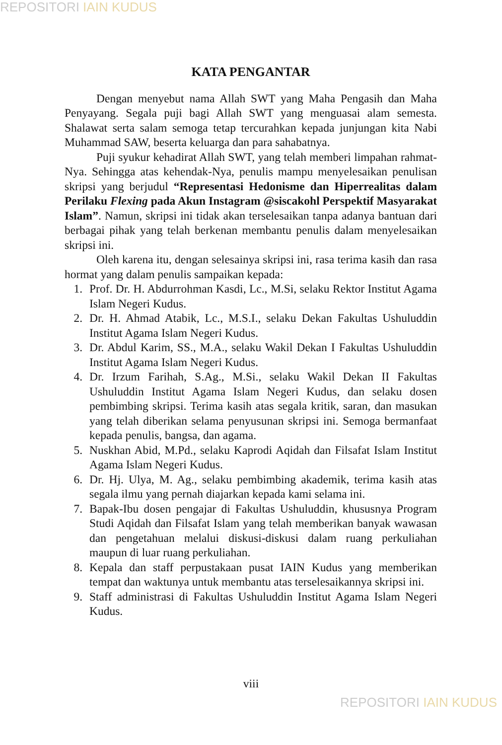REPOSITORI IAIN KUDUS
KATA PENGANTAR
Dengan menyebut nama Allah SWT yang Maha Pengasih dan Maha Penyayang. Segala puji bagi Allah SWT yang menguasai alam semesta. Shalawat serta salam semoga tetap tercurahkan kepada junjungan kita Nabi Muhammad SAW, beserta keluarga dan para sahabatnya.
Puji syukur kehadirat Allah SWT, yang telah memberi limpahan rahmat-Nya. Sehingga atas kehendak-Nya, penulis mampu menyelesaikan penulisan skripsi yang berjudul “Representasi Hedonisme dan Hiperrealitas dalam Perilaku Flexing pada Akun Instagram @siscakohl Perspektif Masyarakat Islam”. Namun, skripsi ini tidak akan terselesaikan tanpa adanya bantuan dari berbagai pihak yang telah berkenan membantu penulis dalam menyelesaikan skripsi ini.
Oleh karena itu, dengan selesainya skripsi ini, rasa terima kasih dan rasa hormat yang dalam penulis sampaikan kepada:
1. Prof. Dr. H. Abdurrohman Kasdi, Lc., M.Si, selaku Rektor Institut Agama Islam Negeri Kudus.
2. Dr. H. Ahmad Atabik, Lc., M.S.I., selaku Dekan Fakultas Ushuluddin Institut Agama Islam Negeri Kudus.
3. Dr. Abdul Karim, SS., M.A., selaku Wakil Dekan I Fakultas Ushuluddin Institut Agama Islam Negeri Kudus.
4. Dr. Irzum Farihah, S.Ag., M.Si., selaku Wakil Dekan II Fakultas Ushuluddin Institut Agama Islam Negeri Kudus, dan selaku dosen pembimbing skripsi. Terima kasih atas segala kritik, saran, dan masukan yang telah diberikan selama penyusunan skripsi ini. Semoga bermanfaat kepada penulis, bangsa, dan agama.
5. Nuskhan Abid, M.Pd., selaku Kaprodi Aqidah dan Filsafat Islam Institut Agama Islam Negeri Kudus.
6. Dr. Hj. Ulya, M. Ag., selaku pembimbing akademik, terima kasih atas segala ilmu yang pernah diajarkan kepada kami selama ini.
7. Bapak-Ibu dosen pengajar di Fakultas Ushuluddin, khususnya Program Studi Aqidah dan Filsafat Islam yang telah memberikan banyak wawasan dan pengetahuan melalui diskusi-diskusi dalam ruang perkuliahan maupun di luar ruang perkuliahan.
8. Kepala dan staff perpustakaan pusat IAIN Kudus yang memberikan tempat dan waktunya untuk membantu atas terselesaikannya skripsi ini.
9. Staff administrasi di Fakultas Ushuluddin Institut Agama Islam Negeri Kudus.
viii
REPOSITORI IAIN KUDUS